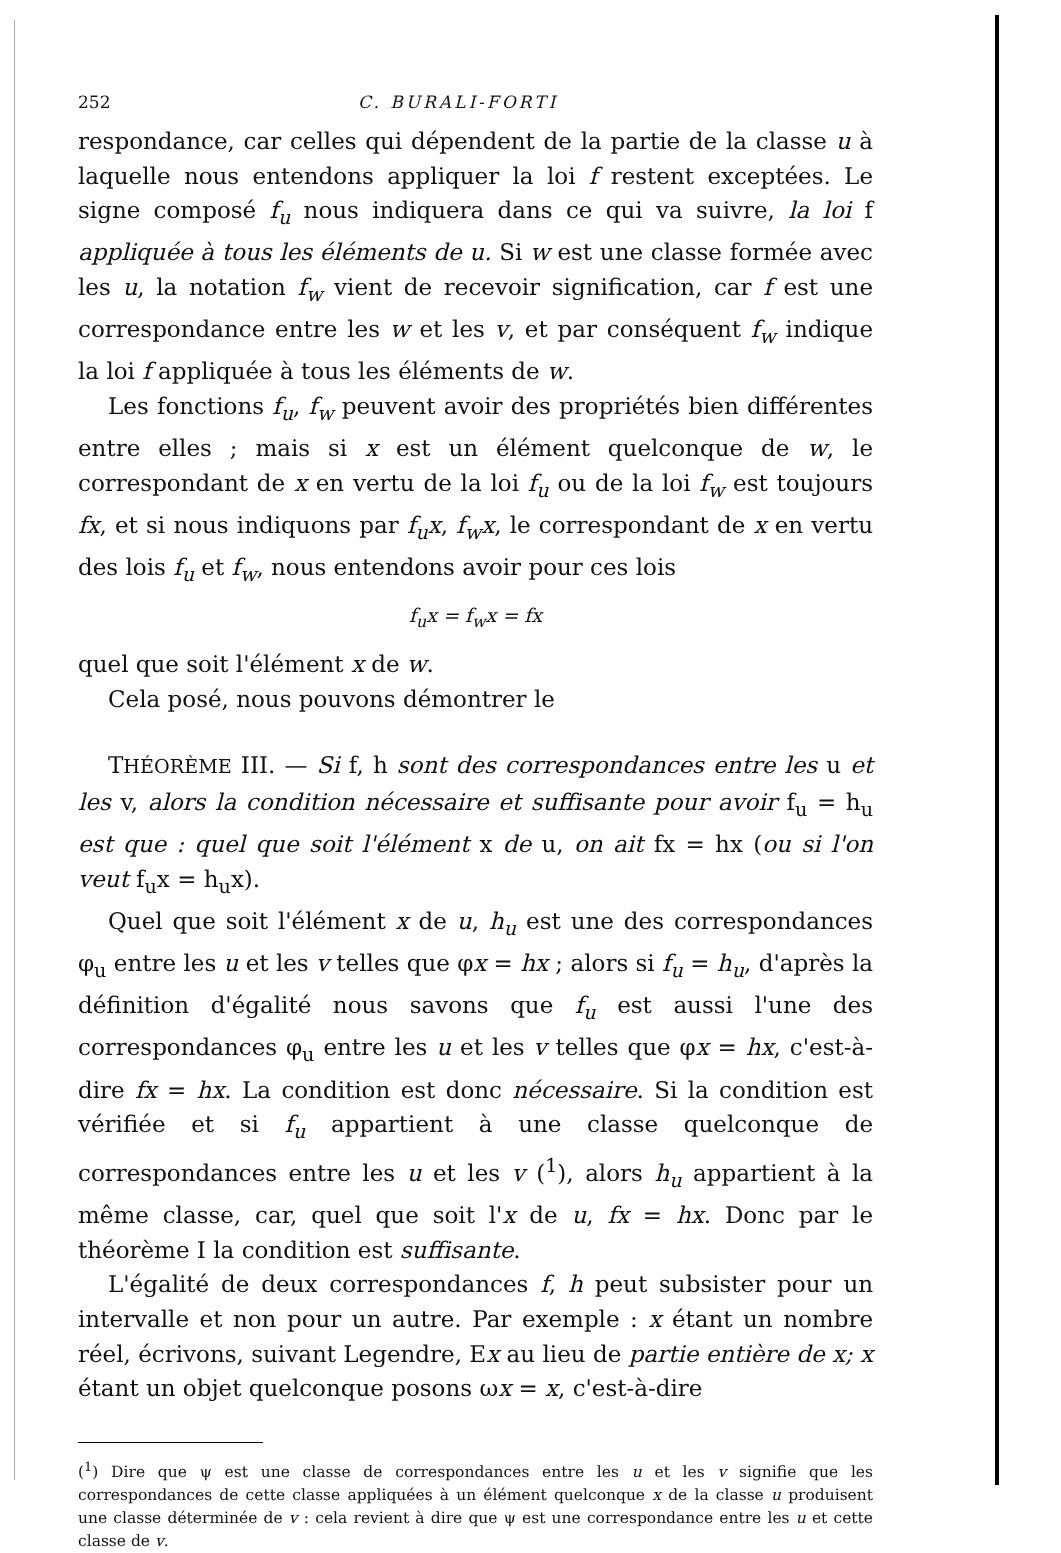252 C. BURALI-FORTI
respondance, car celles qui dépendent de la partie de la classe u à laquelle nous entendons appliquer la loi f restent exceptées. Le signe composé f<sub>u</sub> nous indiquera dans ce qui va suivre, la loi f appliquée à tous les éléments de u. Si w est une classe formée avec les u, la notation f<sub>w</sub> vient de recevoir signification, car f est une correspondance entre les w et les v, et par conséquent f<sub>w</sub> indique la loi f appliquée à tous les éléments de w.
Les fonctions f<sub>u</sub>, f<sub>w</sub> peuvent avoir des propriétés bien différentes entre elles ; mais si x est un élément quelconque de w, le correspondant de x en vertu de la loi f<sub>u</sub> ou de la loi f<sub>w</sub> est toujours fx, et si nous indiquons par f<sub>u</sub>x, f<sub>w</sub>x, le correspondant de x en vertu des lois f<sub>u</sub> et f<sub>w</sub>, nous entendons avoir pour ces lois
f<sub>u</sub>x = f<sub>w</sub>x = fx
quel que soit l'élément x de w.
Cela posé, nous pouvons démontrer le
THÉORÈME III. — Si f, h sont des correspondances entre les u et les v, alors la condition nécessaire et suffisante pour avoir f<sub>u</sub> = h<sub>u</sub> est que : quel que soit l'élément x de u, on ait fx = hx (ou si l'on veut f<sub>u</sub>x = h<sub>u</sub>x).
Quel que soit l'élément x de u, h<sub>u</sub> est une des correspondances φ<sub>u</sub> entre les u et les v telles que φx = hx ; alors si f<sub>u</sub> = h<sub>u</sub>, d'après la définition d'égalité nous savons que f<sub>u</sub> est aussi l'une des correspondances φ<sub>u</sub> entre les u et les v telles que φx = hx, c'est-à-dire fx = hx. La condition est donc nécessaire. Si la condition est vérifiée et si f<sub>u</sub> appartient à une classe quelconque de correspondances entre les u et les v (<sup>1</sup>), alors h<sub>u</sub> appartient à la même classe, car, quel que soit l'x de u, fx = hx. Donc par le théorème I la condition est suffisante.
L'égalité de deux correspondances f, h peut subsister pour un intervalle et non pour un autre. Par exemple : x étant un nombre réel, écrivons, suivant Legendre, Ex au lieu de partie entière de x; x étant un objet quelconque posons ωx = x, c'est-à-dire
(<sup>1</sup>) Dire que ψ est une classe de correspondances entre les u et les v signifie que les correspondances de cette classe appliquées à un élément quelconque x de la classe u produisent une classe déterminée de v : cela revient à dire que ψ est une correspondance entre les u et cette classe de v.